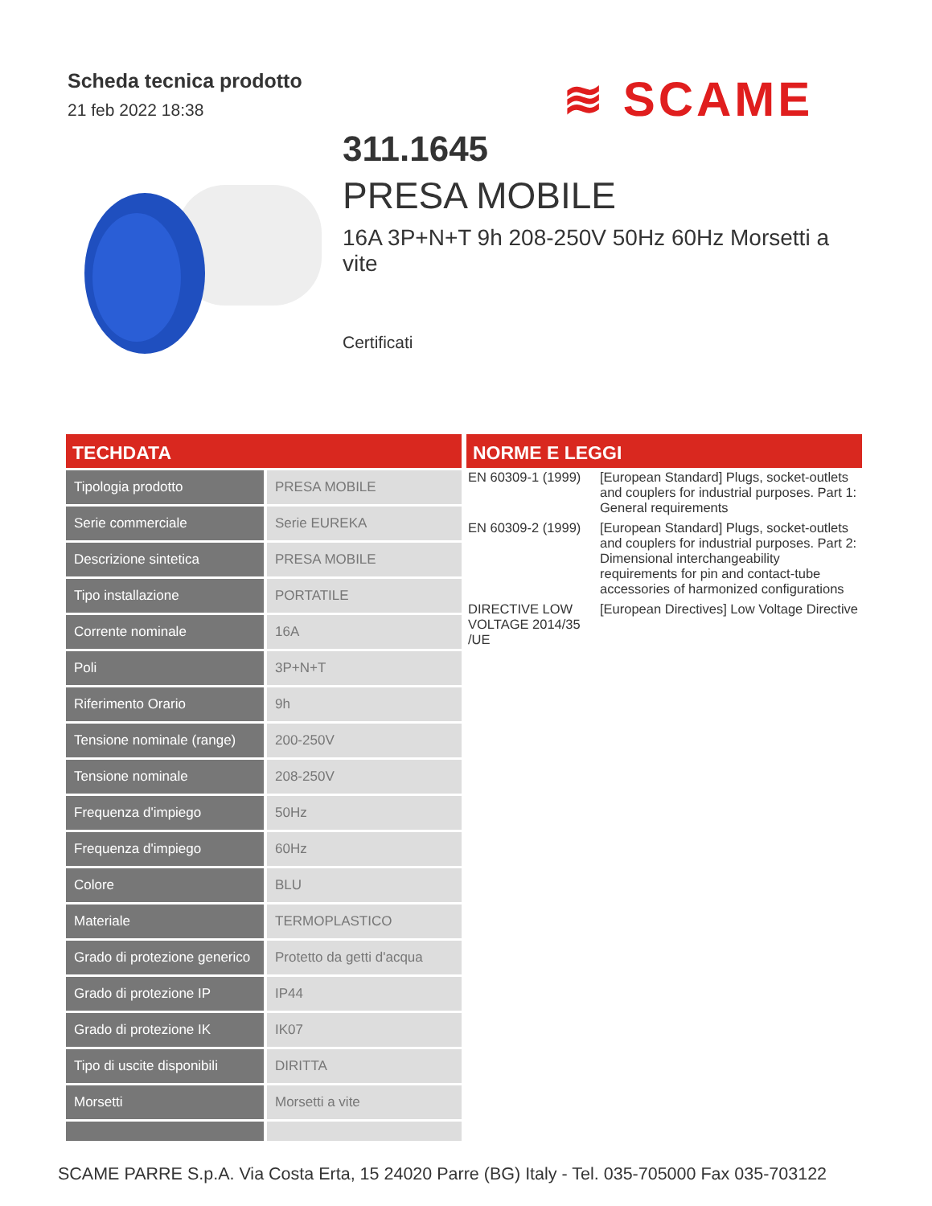Scheda tecnica prodotto
21 feb 2022 18:38
≋ SCAME
311.1645
PRESA MOBILE
16A 3P+N+T 9h 208-250V 50Hz 60Hz Morsetti a vite
Certificati
TECHDATA
| Tipologia prodotto | PRESA MOBILE |
| Serie commerciale | Serie EUREKA |
| Descrizione sintetica | PRESA MOBILE |
| Tipo installazione | PORTATILE |
| Corrente nominale | 16A |
| Poli | 3P+N+T |
| Riferimento Orario | 9h |
| Tensione nominale (range) | 200-250V |
| Tensione nominale | 208-250V |
| Frequenza d'impiego | 50Hz |
| Frequenza d'impiego | 60Hz |
| Colore | BLU |
| Materiale | TERMOPLASTICO |
| Grado di protezione generico | Protetto da getti d'acqua |
| Grado di protezione IP | IP44 |
| Grado di protezione IK | IK07 |
| Tipo di uscite disponibili | DIRITTA |
| Morsetti | Morsetti a vite |
NORME E LEGGI
| EN 60309-1 (1999) | [European Standard] Plugs, socket-outlets and couplers for industrial purposes. Part 1: General requirements |
| EN 60309-2 (1999) | [European Standard] Plugs, socket-outlets and couplers for industrial purposes. Part 2: Dimensional interchangeability requirements for pin and contact-tube accessories of harmonized configurations |
| DIRECTIVE LOW VOLTAGE 2014/35 /UE | [European Directives] Low Voltage Directive |
SCAME PARRE S.p.A. Via Costa Erta, 15 24020 Parre (BG) Italy - Tel. 035-705000 Fax 035-703122